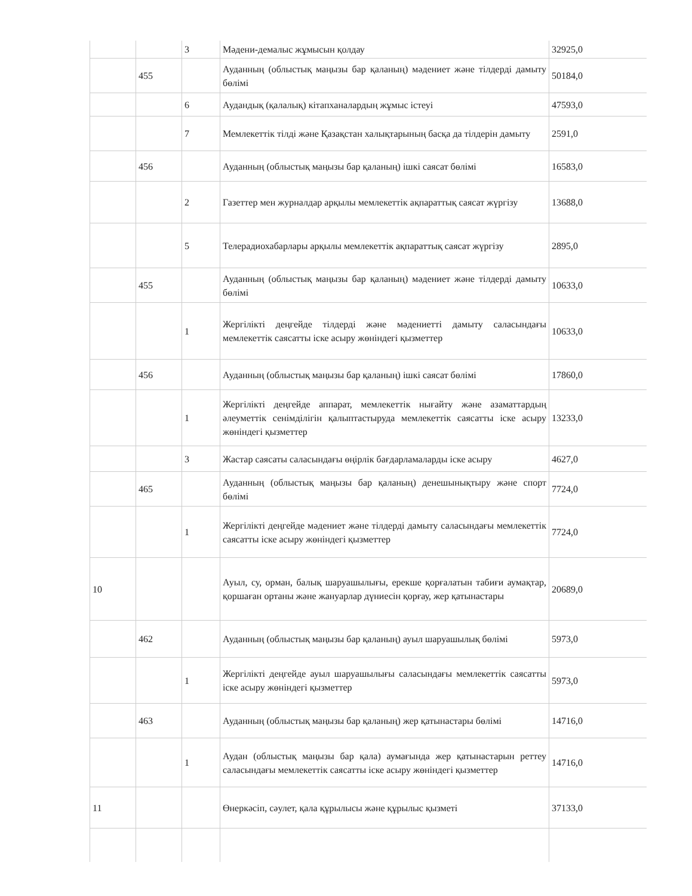| | | 3 | Мәдени-демалыс жұмысын қолдау | 32925,0 |
| | 455 | | Ауданның (облыстық маңызы бар қаланың) мәдениет және тілдерді дамыту бөлімі | 50184,0 |
| | | 6 | Аудандық (қалалық) кітапханалардың жұмыс істеуі | 47593,0 |
| | | 7 | Мемлекеттік тілді және Қазақстан халықтарының басқа да тілдерін дамыту | 2591,0 |
| | 456 | | Ауданның (облыстық маңызы бар қаланың) ішкі саясат бөлімі | 16583,0 |
| | | 2 | Газеттер мен журналдар арқылы мемлекеттік ақпараттық саясат жүргізу | 13688,0 |
| | | 5 | Телерадиохабарлары арқылы мемлекеттік ақпараттық саясат жүргізу | 2895,0 |
| | 455 | | Ауданның (облыстық маңызы бар қаланың) мәдениет және тілдерді дамыту бөлімі | 10633,0 |
| | | 1 | Жергілікті деңгейде тілдерді және мәдениетті дамыту саласындағы мемлекеттік саясатты іске асыру жөніндегі қызметтер | 10633,0 |
| | 456 | | Ауданның (облыстық маңызы бар қаланың) ішкі саясат бөлімі | 17860,0 |
| | | 1 | Жергілікті деңгейде аппарат, мемлекеттік нығайту және азаматтардың әлеуметтік сенімділігін қалыптастыруда мемлекеттік саясатты іске асыру жөніндегі қызметтер | 13233,0 |
| | | 3 | Жастар саясаты саласындағы өңірлік бағдарламаларды іске асыру | 4627,0 |
| | 465 | | Ауданның (облыстық маңызы бар қаланың) денешынықтыру және спорт бөлімі | 7724,0 |
| | | 1 | Жергілікті деңгейде мәдениет және тілдерді дамыту саласындағы мемлекеттік саясатты іске асыру жөніндегі қызметтер | 7724,0 |
| 10 | | | Ауыл, су, орман, балық шаруашылығы, ерекше қорғалатын табиғи аумақтар, қоршаған ортаны және жануарлар дүниесін қорғау, жер қатынастары | 20689,0 |
| | 462 | | Ауданның (облыстық маңызы бар қаланың) ауыл шаруашылық бөлімі | 5973,0 |
| | | 1 | Жергілікті деңгейде ауыл шаруашылығы саласындағы мемлекеттік саясатты іске асыру жөніндегі қызметтер | 5973,0 |
| | 463 | | Ауданның (облыстық маңызы бар қаланың) жер қатынастары бөлімі | 14716,0 |
| | | 1 | Аудан (облыстық маңызы бар қала) аумағында жер қатынастарын реттеу саласындағы мемлекеттік саясатты іске асыру жөніндегі қызметтер | 14716,0 |
| 11 | | | Өнеркәсіп, сәулет, қала құрылысы және құрылыс қызметі | 37133,0 |